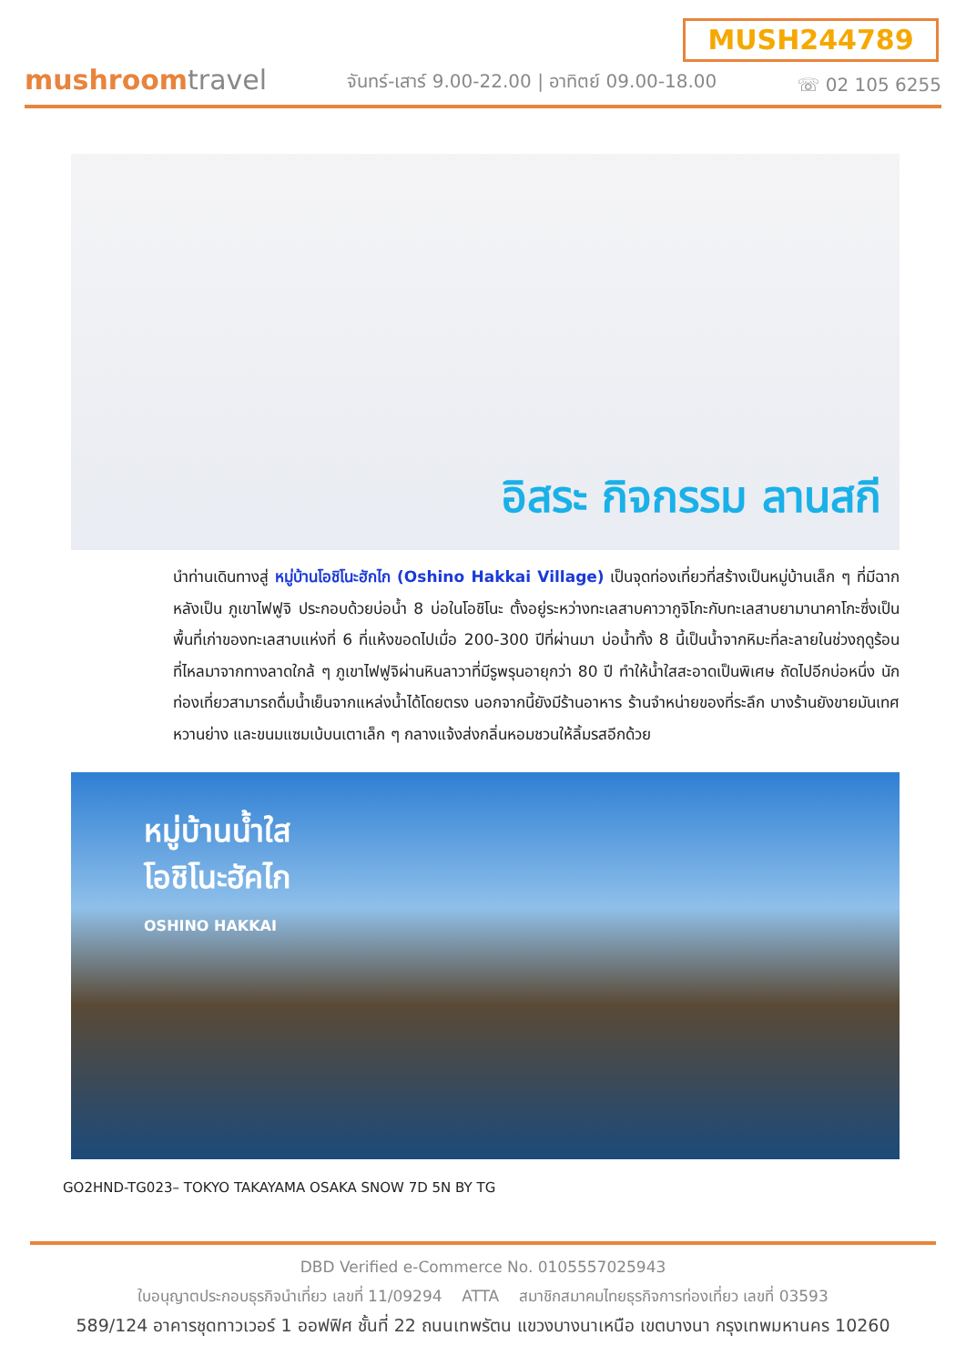MUSH244789
mushroomtravel
จันทร์-เสาร์ 9.00-22.00 | อาทิตย์ 09.00-18.00
☏ 02 105 6255
อิสระ กิจกรรม ลานสกี
นำท่านเดินทางสู่ หมู่บ้านโอชิโนะฮักไก (Oshino Hakkai Village) เป็นจุดท่องเที่ยวที่สร้างเป็นหมู่บ้านเล็ก ๆ ที่มีฉากหลังเป็น ภูเขาไฟฟูจิ ประกอบด้วยบ่อน้ำ 8 บ่อในโอชิโนะ ตั้งอยู่ระหว่างทะเลสาบคาวากูจิโกะกับทะเลสาบยามานาคาโกะซึ่งเป็นพื้นที่เก่าของทะเลสาบแห่งที่ 6 ที่แห้งขอดไปเมื่อ 200-300 ปีที่ผ่านมา บ่อน้ำทั้ง 8 นี้เป็นน้ำจากหิมะที่ละลายในช่วงฤดูร้อน ที่ไหลมาจากทางลาดใกล้ ๆ ภูเขาไฟฟูจิผ่านหินลาวาที่มีรูพรุนอายุกว่า 80 ปี ทำให้น้ำใสสะอาดเป็นพิเศษ ถัดไปอีกบ่อหนึ่ง นักท่องเที่ยวสามารถดื่มน้ำเย็นจากแหล่งน้ำได้โดยตรง นอกจากนี้ยังมีร้านอาหาร ร้านจำหน่ายของที่ระลึก บางร้านยังขายมันเทศหวานย่าง และขนมแซมเบ้บนเตาเล็ก ๆ กลางแจ้งส่งกลิ่นหอมชวนให้ลิ้มรสอีกด้วย
หมู่บ้านน้ำใส
โอชิโนะฮัคไก
OSHINO HAKKAI
GO2HND-TG023– TOKYO TAKAYAMA OSAKA SNOW 7D 5N BY TG
DBD Verified e-Commerce No. 0105557025943
ใบอนุญาตประกอบธุรกิจนำเที่ยว เลขที่ 11/09294 ATTA สมาชิกสมาคมไทยธุรกิจการท่องเที่ยว เลขที่ 03593
589/124 อาคารชุดทาวเวอร์ 1 ออฟฟิศ ชั้นที่ 22 ถนนเทพรัตน แขวงบางนาเหนือ เขตบางนา กรุงเทพมหานคร 10260